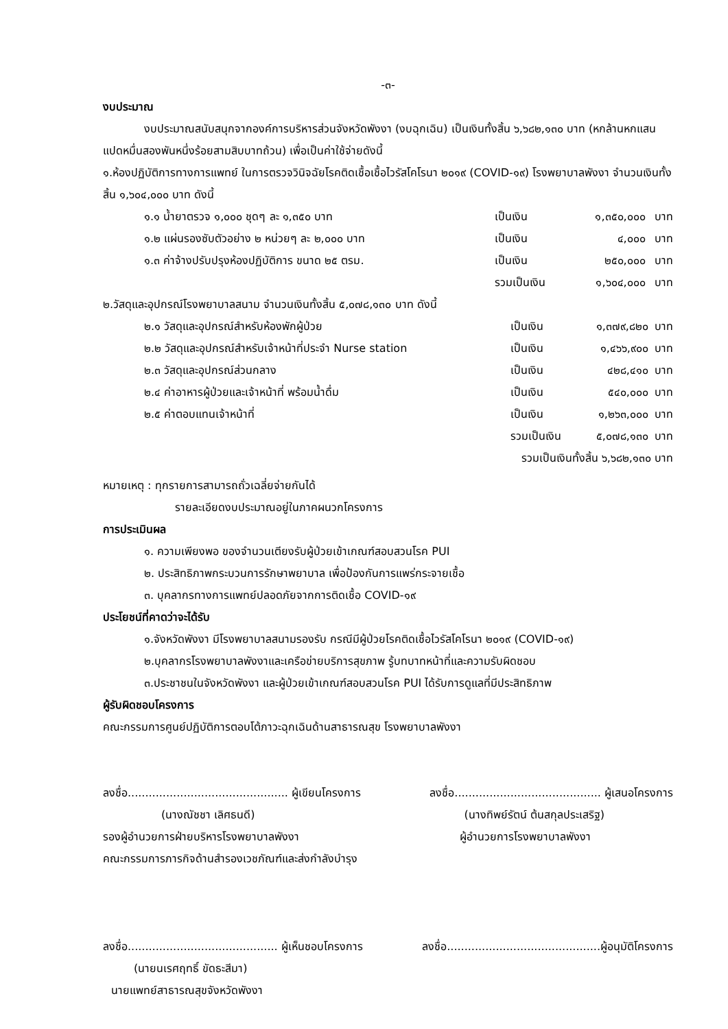-๓-
งบประมาณ
งบประมาณสนับสนุกจากองค์การบริหารส่วนจังหวัดพังงา (งบฉุกเฉิน) เป็นเงินทั้งสิ้น ๖,๖๘๒,๑๓๐ บาท (หกล้านหกแสนแปดหมื่นสองพันหนึ่งร้อยสามสิบบาทถ้วน) เพื่อเป็นค่าใช้จ่ายดังนี้
๑.ห้องปฏิบัติการทางการแพทย์ ในการตรวจวินิจฉัยโรคติดเชื้อเชื้อไวรัสโคโรนา ๒๐๑๙ (COVID-๑๙) โรงพยาบาลพังงา จำนวนเงินทั้งสิ้น ๑,๖๐๔,๐๐๐ บาท ดังนี้
| ๑.๑ น้ำยาตรวจ ๑,๐๐๐ ชุดๆ ละ ๑,๓๕๐ บาท | เป็นเงิน | ๑,๓๕๐,๐๐๐ | บาท |
| ๑.๒ แผ่นรองซับตัวอย่าง ๒ หน่วยๆ ละ ๒,๐๐๐ บาท | เป็นเงิน | ๔,๐๐๐ | บาท |
| ๑.๓ ค่าจ้างปรับปรุงห้องปฏิบัติการ ขนาด ๒๕ ตรม. | เป็นเงิน | ๒๕๐,๐๐๐ | บาท |
| | รวมเป็นเงิน | ๑,๖๐๔,๐๐๐ | บาท |
๒.วัสดุและอุปกรณ์โรงพยาบาลสนาม จำนวนเงินทั้งสิ้น ๕,๐๗๘,๑๓๐ บาท ดังนี้
| ๒.๑ วัสดุและอุปกรณ์สำหรับห้องพักผู้ป่วย | เป็นเงิน | ๑,๓๗๙,๘๒๐ | บาท |
| ๒.๒ วัสดุและอุปกรณ์สำหรับเจ้าหน้าที่ประจำ Nurse station | เป็นเงิน | ๑,๔๖๖,๙๐๐ | บาท |
| ๒.๓ วัสดุและอุปกรณ์ส่วนกลาง | เป็นเงิน | ๔๒๘,๔๑๐ | บาท |
| ๒.๔ ค่าอาหารผู้ป่วยและเจ้าหน้าที่ พร้อมน้ำดื่ม | เป็นเงิน | ๕๔๐,๐๐๐ | บาท |
| ๒.๕ ค่าตอบแทนเจ้าหน้าที่ | เป็นเงิน | ๑,๒๖๓,๐๐๐ | บาท |
| | รวมเป็นเงิน | ๕,๐๗๘,๑๓๐ | บาท |
รวมเป็นเงินทั้งสิ้น ๖,๖๘๒,๑๓๐ บาท
หมายเหตุ : ทุกรายการสามารถถั่วเฉลี่ยจ่ายกันได้
รายละเอียดงบประมาณอยู่ในภาคผนวกโครงการ
การประเมินผล
๑. ความเพียงพอ ของจำนวนเตียงรับผู้ป่วยเข้าเกณฑ์สอบสวนโรค PUI
๒. ประสิทธิภาพกระบวนการรักษาพยาบาล เพื่อป้องกันการแพร่กระจายเชื้อ
๓. บุคลากรทางการแพทย์ปลอดภัยจากการติดเชื้อ COVID-๑๙
ประโยชน์ที่คาดว่าจะได้รับ
๑.จังหวัดพังงา มีโรงพยาบาลสนามรองรับ กรณีมีผู้ป่วยโรคติดเชื้อไวรัสโคโรนา ๒๐๑๙ (COVID-๑๙)
๒.บุคลากรโรงพยาบาลพังงาและเครือข่ายบริการสุขภาพ รู้บทบาทหน้าที่และความรับผิดชอบ
๓.ประชาชนในจังหวัดพังงา และผู้ป่วยเข้าเกณฑ์สอบสวนโรค PUI ได้รับการดูแลที่มีประสิทธิภาพ
ผู้รับผิดชอบโครงการ
คณะกรรมการศูนย์ปฏิบัติการตอบโต้ภาวะฉุกเฉินด้านสาธารณสุข โรงพยาบาลพังงา
ลงชื่อ.............................................. ผู้เขียนโครงการ ลงชื่อ.......................................... ผู้เสนอโครงการ
(นางณัชชา เลิศธนดี) (นางทิพย์รัตน์ ต้นสกุลประเสริฐ)
รองผู้อำนวยการฝ่ายบริหารโรงพยาบาลพังงา ผู้อำนวยการโรงพยาบาลพังงา
คณะกรรมการภารกิจด้านสำรองเวชภัณฑ์และส่งกำลังบำรุง
ลงชื่อ........................................... ผู้เห็นชอบโครงการ ลงชื่อ............................................ผู้อนุมัติโครงการ
(นายนเรศฤทธิ์ ขัดธะสีมา)
นายแพทย์สาธารณสุขจังหวัดพังงา